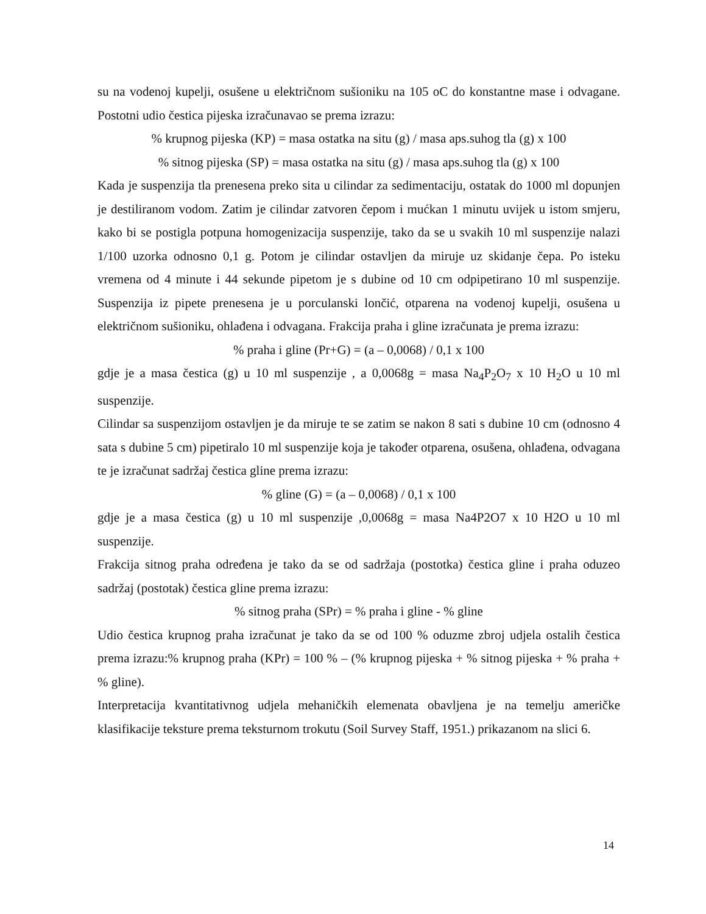su na vodenoj kupelji, osušene u električnom sušioniku na 105 oC do konstantne mase i odvagane. Postotni udio čestica pijeska izračunavao se prema izrazu:
% krupnog pijeska (KP) = masa ostatka na situ (g) / masa aps.suhog tla (g) x 100
% sitnog pijeska (SP) = masa ostatka na situ (g) / masa aps.suhog tla (g) x 100
Kada je suspenzija tla prenesena preko sita u cilindar za sedimentaciju, ostatak do 1000 ml dopunjen je destiliranom vodom. Zatim je cilindar zatvoren čepom i mućkan 1 minutu uvijek u istom smjeru, kako bi se postigla potpuna homogenizacija suspenzije, tako da se u svakih 10 ml suspenzije nalazi 1/100 uzorka odnosno 0,1 g. Potom je cilindar ostavljen da miruje uz skidanje čepa. Po isteku vremena od 4 minute i 44 sekunde pipetom je s dubine od 10 cm odpipetirano 10 ml suspenzije. Suspenzija iz pipete prenesena je u porculanski lončić, otparena na vodenoj kupelji, osušena u električnom sušioniku, ohlađena i odvagana. Frakcija praha i gline izračunata je prema izrazu:
% praha i gline (Pr+G) = (a – 0,0068) / 0,1 x 100
gdje je a masa čestica (g) u 10 ml suspenzije , a 0,0068g = masa Na<sub>4</sub>P<sub>2</sub>O<sub>7</sub> x 10 H<sub>2</sub>O u 10 ml suspenzije.
Cilindar sa suspenzijom ostavljen je da miruje te se zatim se nakon 8 sati s dubine 10 cm (odnosno 4 sata s dubine 5 cm) pipetiralo 10 ml suspenzije koja je također otparena, osušena, ohlađena, odvagana te je izračunat sadržaj čestica gline prema izrazu:
% gline (G) = (a – 0,0068) / 0,1 x 100
gdje je a masa čestica (g) u 10 ml suspenzije ,0,0068g = masa Na4P2O7 x 10 H2O u 10 ml suspenzije.
Frakcija sitnog praha određena je tako da se od sadržaja (postotka) čestica gline i praha oduzeo sadržaj (postotak) čestica gline prema izrazu:
% sitnog praha (SPr) = % praha i gline - % gline
Udio čestica krupnog praha izračunat je tako da se od 100 % oduzme zbroj udjela ostalih čestica prema izrazu:% krupnog praha (KPr) = 100 % – (% krupnog pijeska + % sitnog pijeska + % praha + % gline).
Interpretacija kvantitativnog udjela mehaničkih elemenata obavljena je na temelju američke klasifikacije teksture prema teksturnom trokutu (Soil Survey Staff, 1951.) prikazanom na slici 6.
14